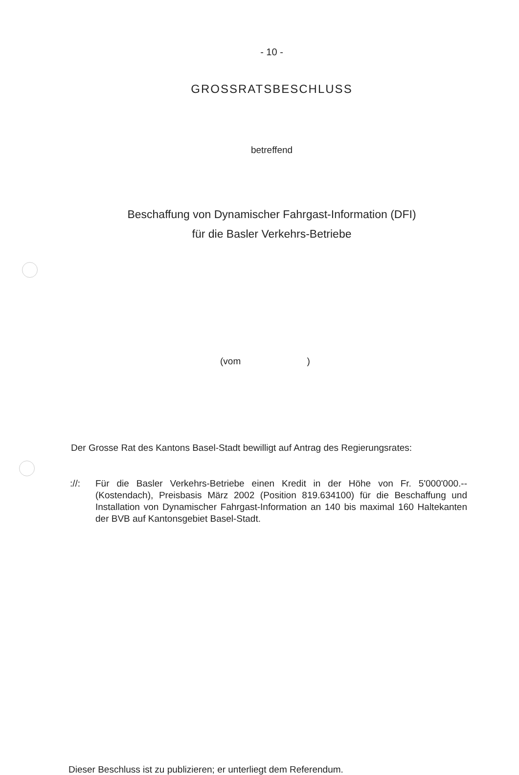- 10 -
GROSSRATSBESCHLUSS
betreffend
Beschaffung von Dynamischer Fahrgast-Information (DFI)
für die Basler Verkehrs-Betriebe
(vom )
Der Grosse Rat des Kantons Basel-Stadt bewilligt auf Antrag des Regierungsrates:
://: Für die Basler Verkehrs-Betriebe einen Kredit in der Höhe von Fr. 5'000'000.-- (Kostendach), Preisbasis März 2002 (Position 819.634100) für die Beschaffung und Installation von Dynamischer Fahrgast-Information an 140 bis maximal 160 Haltekanten der BVB auf Kantonsgebiet Basel-Stadt.
Dieser Beschluss ist zu publizieren; er unterliegt dem Referendum.